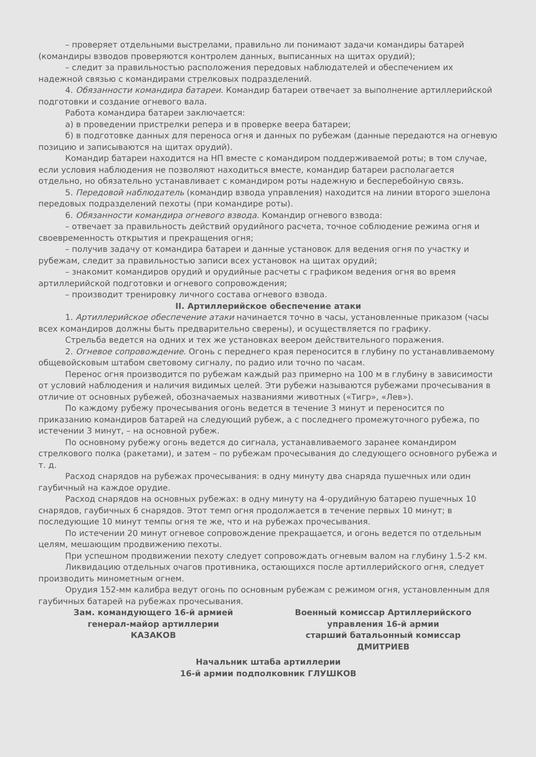– проверяет отдельными выстрелами, правильно ли понимают задачи командиры батарей (командиры взводов проверяются контролем данных, выписанных на щитах орудий);
– следит за правильностью расположения передовых наблюдателей и обеспечением их надежной связью с командирами стрелковых подразделений.
4. Обязанности командира батареи. Командир батареи отвечает за выполнение артиллерийской подготовки и создание огневого вала.
Работа командира батареи заключается:
а) в проведении пристрелки репера и в проверке веера батареи;
б) в подготовке данных для переноса огня и данных по рубежам (данные передаются на огневую позицию и записываются на щитах орудий).
Командир батареи находится на НП вместе с командиром поддерживаемой роты; в том случае, если условия наблюдения не позволяют находиться вместе, командир батареи располагается отдельно, но обязательно устанавливает с командиром роты надежную и бесперебойную связь.
5. Передовой наблюдатель (командир взвода управления) находится на линии второго эшелона передовых подразделений пехоты (при командире роты).
6. Обязанности командира огневого взвода. Командир огневого взвода:
– отвечает за правильность действий орудийного расчета, точное соблюдение режима огня и своевременность открытия и прекращения огня;
– получив задачу от командира батареи и данные установок для ведения огня по участку и рубежам, следит за правильностью записи всех установок на щитах орудий;
– знакомит командиров орудий и орудийные расчеты с графиком ведения огня во время артиллерийской подготовки и огневого сопровождения;
– производит тренировку личного состава огневого взвода.
II. Артиллерийское обеспечение атаки
1. Артиллерийское обеспечение атаки начинается точно в часы, установленные приказом (часы всех командиров должны быть предварительно сверены), и осуществляется по графику.
Стрельба ведется на одних и тех же установках веером действительного поражения.
2. Огневое сопровождение. Огонь с переднего края переносится в глубину по устанавливаемому общевойсковым штабом световому сигналу, по радио или точно по часам.
Перенос огня производится по рубежам каждый раз примерно на 100 м в глубину в зависимости от условий наблюдения и наличия видимых целей. Эти рубежи называются рубежами прочесывания в отличие от основных рубежей, обозначаемых названиями животных («Тигр», «Лев»).
По каждому рубежу прочесывания огонь ведется в течение 3 минут и переносится по приказанию командиров батарей на следующий рубеж, а с последнего промежуточного рубежа, по истечении 3 минут, – на основной рубеж.
По основному рубежу огонь ведется до сигнала, устанавливаемого заранее командиром стрелкового полка (ракетами), и затем – по рубежам прочесывания до следующего основного рубежа и т. д.
Расход снарядов на рубежах прочесывания: в одну минуту два снаряда пушечных или один гаубичный на каждое орудие.
Расход снарядов на основных рубежах: в одну минуту на 4-орудийную батарею пушечных 10 снарядов, гаубичных 6 снарядов. Этот темп огня продолжается в течение первых 10 минут; в последующие 10 минут темпы огня те же, что и на рубежах прочесывания.
По истечении 20 минут огневое сопровождение прекращается, и огонь ведется по отдельным целям, мешающим продвижению пехоты.
При успешном продвижении пехоту следует сопровождать огневым валом на глубину 1.5-2 км.
Ликвидацию отдельных очагов противника, остающихся после артиллерийского огня, следует производить минометным огнем.
Орудия 152-мм калибра ведут огонь по основным рубежам с режимом огня, установленным для гаубичных батарей на рубежах прочесывания.
Зам. командующего 16-й армией
генерал-майор артиллерии
КАЗАКОВ
Военный комиссар Артиллерийского
управления 16-й армии
старший батальонный комиссар
ДМИТРИЕВ
Начальник штаба артиллерии
16-й армии подполковник ГЛУШКОВ